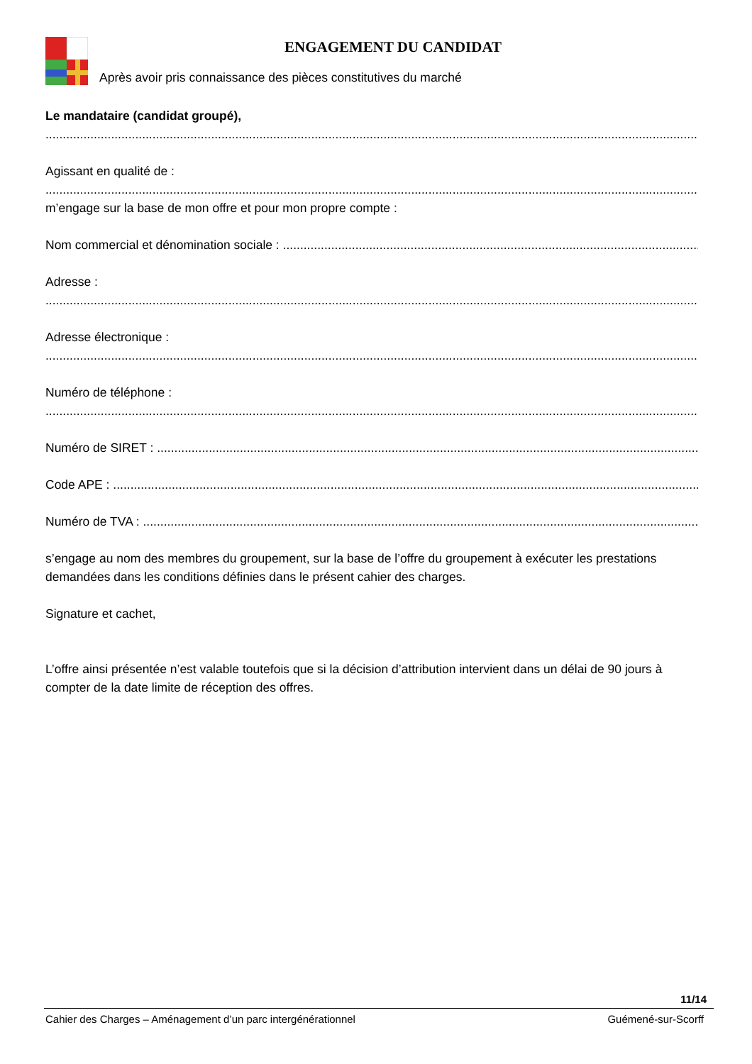ENGAGEMENT DU CANDIDAT
Après avoir pris connaissance des pièces constitutives du marché
Le mandataire (candidat groupé),
............................................................................................................................................................................................................
Agissant en qualité de :
............................................................................................................................................................................................................
m’engage sur la base de mon offre et pour mon propre compte :
Nom commercial et dénomination sociale : ...............................................................................................................................
Adresse :
............................................................................................................................................................................................................
Adresse électronique :
............................................................................................................................................................................................................
Numéro de téléphone :
............................................................................................................................................................................................................
Numéro de SIRET : ..................................................................................................................................................................
Code APE : .................................................................................................................................................................................
Numéro de TVA : ......................................................................................................................................................................
s’engage au nom des membres du groupement, sur la base de l’offre du groupement à exécuter les prestations demandées dans les conditions définies dans le présent cahier des charges.
Signature et cachet,
L’offre ainsi présentée n’est valable toutefois que si la décision d’attribution intervient dans un délai de 90 jours à compter de la date limite de réception des offres.
11/14
Cahier des Charges – Aménagement d’un parc intergénérationnel Guémené-sur-Scorff